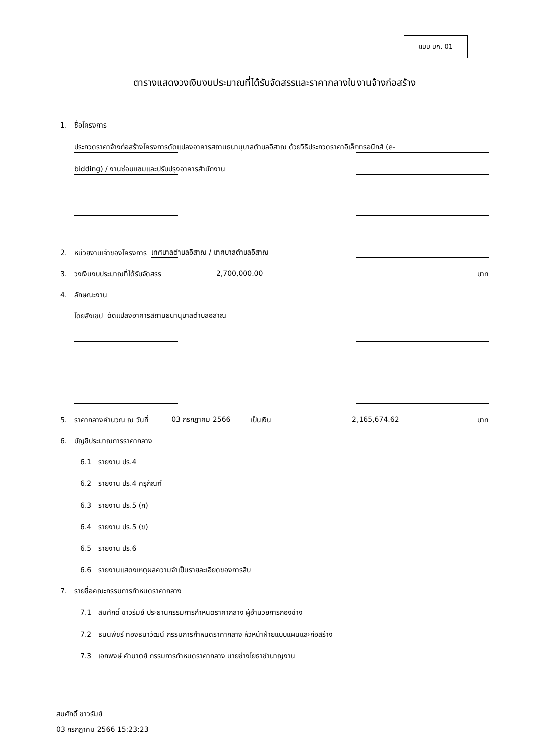แบบ บก. 01
ตารางแสดงวงเงินงบประมาณที่ได้รับจัดสรรและราคากลางในงานจ้างก่อสร้าง
1. ชื่อโครงการ
ประกวดราคาจ้างก่อสร้างโครงการดัดแปลงอาคารสถานธนานุบาลตำบลอิสาณ ด้วยวิธีประกวดราคาอิเล็กทรอนิกส์ (e-
bidding) / งานซ่อมแซมและปรับปรุงอาคารสำนักงาน
2. หน่วยงานเจ้าของโครงการ เทศบาลตำบลอิสาณ / เทศบาลตำบลอิสาณ
3. วงเงินงบประมาณที่ได้รับจัดสรร 2,700,000.00 บาท
4. ลักษณะงาน
โดยสังเขป ดัดแปลงอาคารสถานธนานุบาลตำบลอิสาณ
5. ราคากลางคำนวณ ณ วันที่ 03 กรกฎาคม 2566 เป็นเงิน 2,165,674.62 บาท
6. บัญชีประมาณการราคากลาง
6.1 รายงาน ปร.4
6.2 รายงาน ปร.4 ครุภัณฑ์
6.3 รายงาน ปร.5 (ก)
6.4 รายงาน ปร.5 (ข)
6.5 รายงาน ปร.6
6.6 รายงานแสดงเหตุผลความจำเป็นรายละเอียดของการสืบ
7. รายชื่อคณะกรรมการกำหนดราคากลาง
7.1 สมศักดิ์ ขาวรัมย์ ประธานกรรมการกำหนดราคากลาง ผู้อำนวยการกองช่าง
7.2 ธนินพัชร์ ทองธนาวัฒน์ กรรมการกำหนดราคากลาง หัวหน้าฝ่ายแบบแผนและก่อสร้าง
7.3 เอกพงษ์ คำมาตย์ กรรมการกำหนดราคากลาง นายช่างโยธาชำนาญงาน
สมศักดิ์ ขาวรัมย์
03 กรกฎาคม 2566 15:23:23